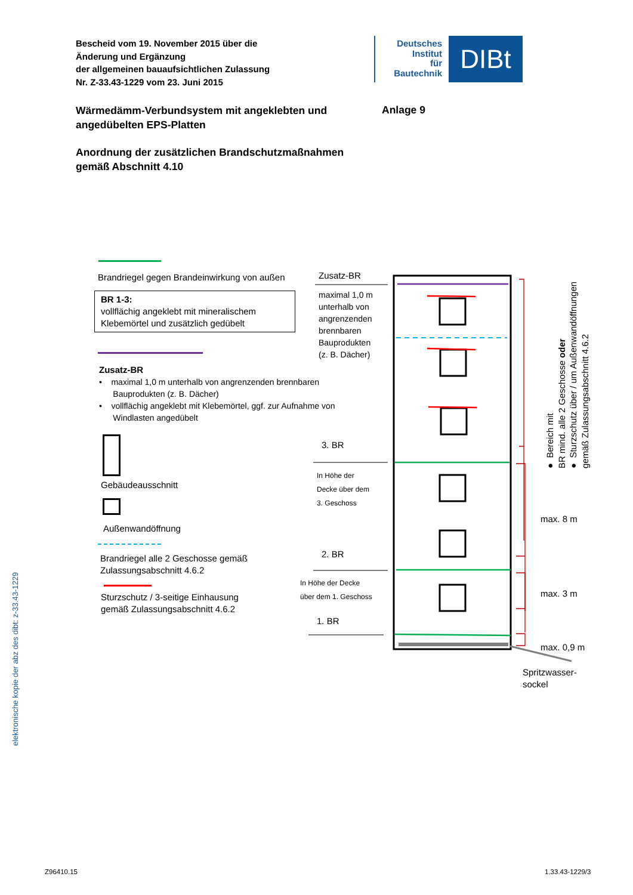Bescheid vom 19. November 2015 über die
Änderung und Ergänzung
der allgemeinen bauaufsichtlichen Zulassung
Nr. Z-33.43-1229 vom 23. Juni 2015
Deutsches
Institut
für
Bautechnik
DIBt
Wärmedämm-Verbundsystem mit angeklebten und angedübelten EPS-Platten
Anlage 9
Anordnung der zusätzlichen Brandschutzmaßnahmen
gemäß Abschnitt 4.10
Brandriegel gegen Brandeinwirkung von außen
BR 1-3:
vollflächig angeklebt mit mineralischem Klebemörtel und zusätzlich gedübelt
Zusatz-BR
• maximal 1,0 m unterhalb von angrenzenden brennbaren
Bauprodukten (z. B. Dächer)
• vollflächig angeklebt mit Klebemörtel, ggf. zur Aufnahme von
Windlasten angedübelt
Gebäudeausschnitt
Außenwandöffnung
Brandriegel alle 2 Geschosse gemäß
Zulassungsabschnitt 4.6.2
Sturzschutz / 3-seitige Einhausung
gemäß Zulassungsabschnitt 4.6.2
Zusatz-BR
maximal 1,0 m
unterhalb von
angrenzenden
brennbaren
Bauprodukten
(z. B. Dächer)
3. BR
In Höhe der
Decke über dem
3. Geschoss
2. BR
In Höhe der Decke
über dem 1. Geschoss
1. BR
max. 8 m
max. 3 m
max. 0,9 m
Spritzwasser-
sockel
● Bereich mit
BR mind. alle 2 Geschosse oder
● Sturzschutz über / um Außenwandöffnungen
gemäß Zulassungsabschnitt 4.6.2
elektronische kopie der abz des dibt: z-33.43-1229
Z96410.15 1.33.43-1229/3